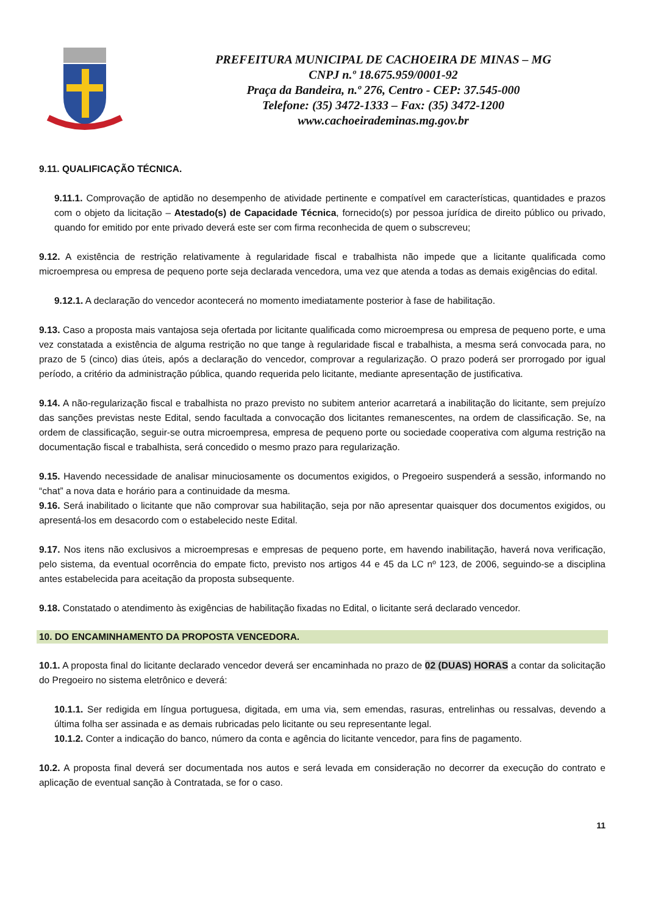PREFEITURA MUNICIPAL DE CACHOEIRA DE MINAS – MG
CNPJ n.º 18.675.959/0001-92
Praça da Bandeira, n.º 276, Centro - CEP: 37.545-000
Telefone: (35) 3472-1333 – Fax: (35) 3472-1200
www.cachoeirademinas.mg.gov.br
9.11. QUALIFICAÇÃO TÉCNICA.
9.11.1. Comprovação de aptidão no desempenho de atividade pertinente e compatível em características, quantidades e prazos com o objeto da licitação – Atestado(s) de Capacidade Técnica, fornecido(s) por pessoa jurídica de direito público ou privado, quando for emitido por ente privado deverá este ser com firma reconhecida de quem o subscreveu;
9.12. A existência de restrição relativamente à regularidade fiscal e trabalhista não impede que a licitante qualificada como microempresa ou empresa de pequeno porte seja declarada vencedora, uma vez que atenda a todas as demais exigências do edital.
9.12.1. A declaração do vencedor acontecerá no momento imediatamente posterior à fase de habilitação.
9.13. Caso a proposta mais vantajosa seja ofertada por licitante qualificada como microempresa ou empresa de pequeno porte, e uma vez constatada a existência de alguma restrição no que tange à regularidade fiscal e trabalhista, a mesma será convocada para, no prazo de 5 (cinco) dias úteis, após a declaração do vencedor, comprovar a regularização. O prazo poderá ser prorrogado por igual período, a critério da administração pública, quando requerida pelo licitante, mediante apresentação de justificativa.
9.14. A não-regularização fiscal e trabalhista no prazo previsto no subitem anterior acarretará a inabilitação do licitante, sem prejuízo das sanções previstas neste Edital, sendo facultada a convocação dos licitantes remanescentes, na ordem de classificação. Se, na ordem de classificação, seguir-se outra microempresa, empresa de pequeno porte ou sociedade cooperativa com alguma restrição na documentação fiscal e trabalhista, será concedido o mesmo prazo para regularização.
9.15. Havendo necessidade de analisar minuciosamente os documentos exigidos, o Pregoeiro suspenderá a sessão, informando no “chat” a nova data e horário para a continuidade da mesma.
9.16. Será inabilitado o licitante que não comprovar sua habilitação, seja por não apresentar quaisquer dos documentos exigidos, ou apresentá-los em desacordo com o estabelecido neste Edital.
9.17. Nos itens não exclusivos a microempresas e empresas de pequeno porte, em havendo inabilitação, haverá nova verificação, pelo sistema, da eventual ocorrência do empate ficto, previsto nos artigos 44 e 45 da LC nº 123, de 2006, seguindo-se a disciplina antes estabelecida para aceitação da proposta subsequente.
9.18. Constatado o atendimento às exigências de habilitação fixadas no Edital, o licitante será declarado vencedor.
10. DO ENCAMINHAMENTO DA PROPOSTA VENCEDORA.
10.1. A proposta final do licitante declarado vencedor deverá ser encaminhada no prazo de 02 (DUAS) HORAS a contar da solicitação do Pregoeiro no sistema eletrônico e deverá:
10.1.1. Ser redigida em língua portuguesa, digitada, em uma via, sem emendas, rasuras, entrelinhas ou ressalvas, devendo a última folha ser assinada e as demais rubricadas pelo licitante ou seu representante legal.
10.1.2. Conter a indicação do banco, número da conta e agência do licitante vencedor, para fins de pagamento.
10.2. A proposta final deverá ser documentada nos autos e será levada em consideração no decorrer da execução do contrato e aplicação de eventual sanção à Contratada, se for o caso.
11